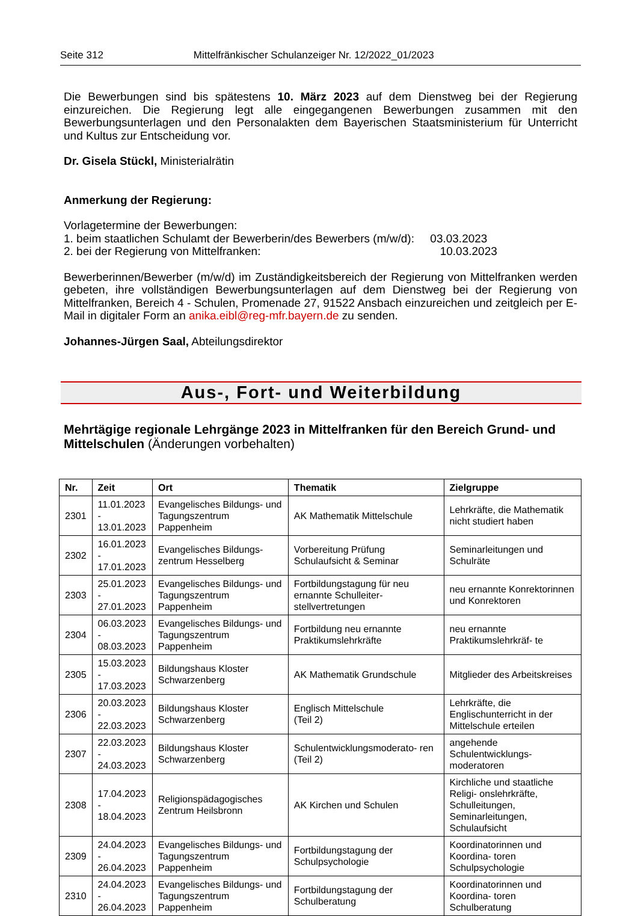Seite 312 Mittelfränkischer Schulanzeiger Nr. 12/2022_01/2023
Die Bewerbungen sind bis spätestens 10. März 2023 auf dem Dienstweg bei der Regierung einzureichen. Die Regierung legt alle eingegangenen Bewerbungen zusammen mit den Bewerbungsunterlagen und den Personalakten dem Bayerischen Staatsministerium für Unterricht und Kultus zur Entscheidung vor.
Dr. Gisela Stückl, Ministerialrätin
Anmerkung der Regierung:
Vorlagetermine der Bewerbungen:
1. beim staatlichen Schulamt der Bewerberin/des Bewerbers (m/w/d): 03.03.2023
2. bei der Regierung von Mittelfranken: 10.03.2023
Bewerberinnen/Bewerber (m/w/d) im Zuständigkeitsbereich der Regierung von Mittelfranken werden gebeten, ihre vollständigen Bewerbungsunterlagen auf dem Dienstweg bei der Regierung von Mittelfranken, Bereich 4 - Schulen, Promenade 27, 91522 Ansbach einzureichen und zeitgleich per E-Mail in digitaler Form an anika.eibl@reg-mfr.bayern.de zu senden.
Johannes-Jürgen Saal, Abteilungsdirektor
Aus-, Fort- und Weiterbildung
Mehrtägige regionale Lehrgänge 2023 in Mittelfranken für den Bereich Grund- und Mittelschulen (Änderungen vorbehalten)
| Nr. | Zeit | Ort | Thematik | Zielgruppe |
| --- | --- | --- | --- | --- |
| 2301 | 11.01.2023 - 13.01.2023 | Evangelisches Bildungs- und Tagungszentrum Pappenheim | AK Mathematik Mittelschule | Lehrkräfte, die Mathematik nicht studiert haben |
| 2302 | 16.01.2023 - 17.01.2023 | Evangelisches Bildungs- zentrum Hesselberg | Vorbereitung Prüfung Schulaufsicht & Seminar | Seminarleitungen und Schulräte |
| 2303 | 25.01.2023 - 27.01.2023 | Evangelisches Bildungs- und Tagungszentrum Pappenheim | Fortbildungstagung für neu ernannte Schulleiter- stellvertretungen | neu ernannte Konrektorinnen und Konrektoren |
| 2304 | 06.03.2023 - 08.03.2023 | Evangelisches Bildungs- und Tagungszentrum Pappenheim | Fortbildung neu ernannte Praktikumslehrkräfte | neu ernannte Praktikumslehrkräf- te |
| 2305 | 15.03.2023 - 17.03.2023 | Bildungshaus Kloster Schwarzenberg | AK Mathematik Grundschule | Mitglieder des Arbeitskreises |
| 2306 | 20.03.2023 - 22.03.2023 | Bildungshaus Kloster Schwarzenberg | Englisch Mittelschule (Teil 2) | Lehrkräfte, die Englischunterricht in der Mittelschule erteilen |
| 2307 | 22.03.2023 - 24.03.2023 | Bildungshaus Kloster Schwarzenberg | Schulentwicklungsmoderato- ren (Teil 2) | angehende Schulentwicklungs- moderatoren |
| 2308 | 17.04.2023 - 18.04.2023 | Religionspädagogisches Zentrum Heilsbronn | AK Kirchen und Schulen | Kirchliche und staatliche Religi- onslehrkräfte, Schulleitungen, Seminarleitungen, Schulaufsicht |
| 2309 | 24.04.2023 - 26.04.2023 | Evangelisches Bildungs- und Tagungszentrum Pappenheim | Fortbildungstagung der Schulpsychologie | Koordinatorinnen und Koordina- toren Schulpsychologie |
| 2310 | 24.04.2023 - 26.04.2023 | Evangelisches Bildungs- und Tagungszentrum Pappenheim | Fortbildungstagung der Schulberatung | Koordinatorinnen und Koordina- toren Schulberatung |